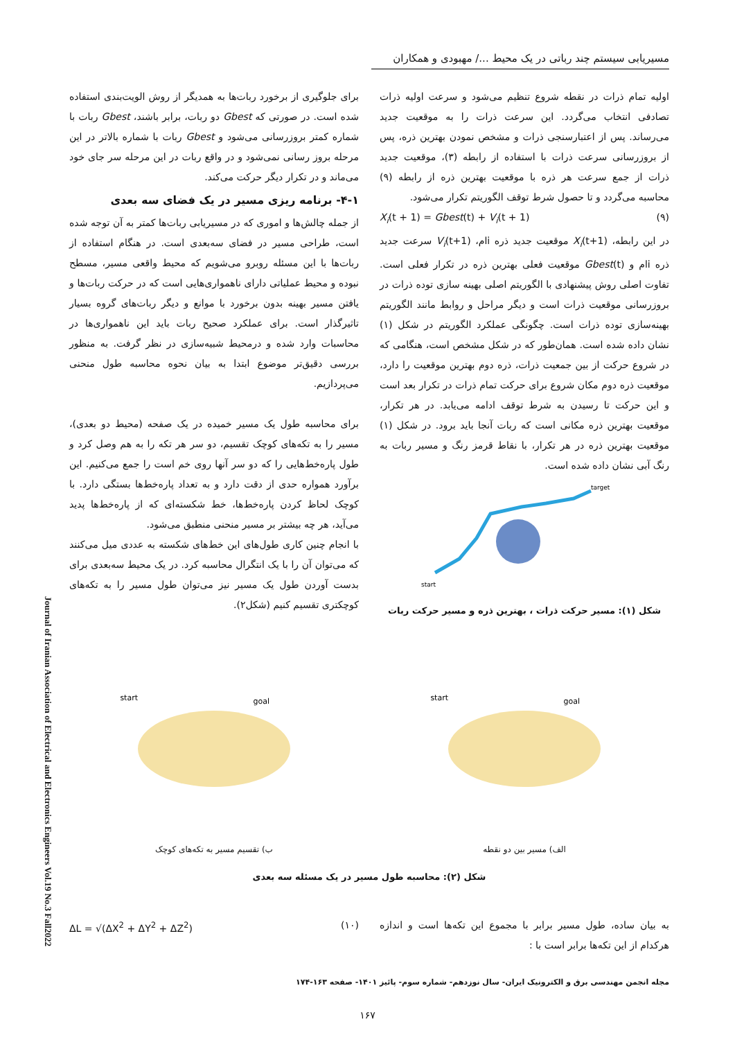مسیریابی سیستم چند رباتی در یک محیط .../ مهبودی و همکاران
اولیه تمام ذرات در نقطه شروع تنظیم می‌شود و سرعت اولیه ذرات تصادفی انتخاب می‌گردد. این سرعت ذرات را به موقعیت جدید می‌رساند. پس از اعتبارسنجی ذرات و مشخص نمودن بهترین ذره، پس از بروزرسانی سرعت ذرات با استفاده از رابطه (۳)، موقعیت جدید ذرات از جمع سرعت هر ذره با موقعیت بهترین ذره از رابطه (۹) محاسبه می‌گردد و تا حصول شرط توقف الگوریتم تکرار می‌شود.
X<sub>i</sub>(t + 1) = Gbest(t) + V<sub>i</sub>(t + 1) (۹)
در این رابطه، X<sub>i</sub>(t+1) موقعیت جدید ذره iام، V<sub>i</sub>(t+1) سرعت جدید ذره iام و Gbest(t) موقعیت فعلی بهترین ذره در تکرار فعلی است. تفاوت اصلی روش پیشنهادی با الگوریتم اصلی بهینه سازی توده ذرات در بروزرسانی موقعیت ذرات است و دیگر مراحل و روابط مانند الگوریتم بهینه‌سازی توده ذرات است. چگونگی عملکرد الگوریتم در شکل (۱) نشان داده شده است. همان‌طور که در شکل مشخص است، هنگامی که در شروع حرکت از بین جمعیت ذرات، ذره دوم بهترین موقعیت را دارد، موقعیت ذره دوم مکان شروع برای حرکت تمام ذرات در تکرار بعد است و این حرکت تا رسیدن به شرط توقف ادامه می‌یابد. در هر تکرار، موقعیت بهترین ذره مکانی است که ربات آنجا باید برود. در شکل (۱) موقعیت بهترین ذره در هر تکرار، با نقاط قرمز رنگ و مسیر ربات به رنگ آبی نشان داده شده است.
start
target
شکل (۱): مسیر حرکت ذرات ، بهترین ذره و مسیر حرکت ربات
برای جلوگیری از برخورد ربات‌ها به همدیگر از روش الویت‌بندی استفاده شده است. در صورتی که Gbest دو ربات، برابر باشند، Gbest ربات با شماره کمتر بروزرسانی می‌شود و Gbest ربات با شماره بالاتر در این مرحله بروز رسانی نمی‌شود و در واقع ربات در این مرحله سر جای خود می‌ماند و در تکرار دیگر حرکت می‌کند.
۴-۱- برنامه ریزی مسیر در یک فضای سه بعدی
از جمله چالش‌ها و اموری که در مسیریابی ربات‌ها کمتر به آن توجه شده است، طراحی مسیر در فضای سه‌بعدی است. در هنگام استفاده از ربات‌ها با این مسئله روبرو می‌شویم که محیط واقعی مسیر، مسطح نبوده و محیط عملیاتی دارای ناهمواری‌هایی است که در حرکت ربات‌ها و یافتن مسیر بهینه بدون برخورد با موانع و دیگر ربات‌های گروه بسیار تاثیرگذار است. برای عملکرد صحیح ربات باید این ناهمواری‌ها در محاسبات وارد شده و درمحیط شبیه‌سازی در نظر گرفت. به منظور بررسی دقیق‌تر موضوع ابتدا به بیان نحوه محاسبه طول منحنی می‌پردازیم.
برای محاسبه طول یک مسیر خمیده در یک صفحه (محیط دو بعدی)، مسیر را به تکه‌های کوچک تقسیم، دو سر هر تکه را به هم وصل کرد و طول پاره‌خط‌هایی را که دو سر آنها روی خم است را جمع می‌کنیم. این برآورد همواره حدی از دقت دارد و به تعداد پاره‌خط‌ها بستگی دارد. با کوچک لحاظ کردن پاره‌خط‌ها، خط شکسته‌ای که از پاره‌خط‌ها پدید می‌آید، هر چه بیشتر بر مسیر منحنی منطبق می‌شود.
با انجام چنین کاری طول‌های این خط‌های شکسته به عددی میل می‌کنند که می‌توان آن را با یک انتگرال محاسبه کرد. در یک محیط سه‌بعدی برای بدست آوردن طول یک مسیر نیز می‌توان طول مسیر را به تکه‌های کوچکتری تقسیم کنیم (شکل۲).
start
goal
الف) مسیر بین دو نقطه
start
goal
ب) تقسیم مسیر به تکه‌های کوچک
شکل (۲): محاسبه طول مسیر در یک مسئله سه بعدی
به بیان ساده، طول مسیر برابر با مجموع این تکه‌ها است و اندازه هرکدام از این تکه‌ها برابر است با :
ΔL = √(ΔX<sup>2</sup> + ΔY<sup>2</sup> + ΔZ<sup>2</sup>) (۱۰)
مجله انجمن مهندسی برق و الکترونیک ایران- سال نوزدهم- شماره سوم- پائیز ۱۴۰۱- صفحه ۱۶۳-۱۷۴
Journal of Iranian Association of Electrical and Electronics Engineers Vol.19 No.3 Fall2022
۱۶۷